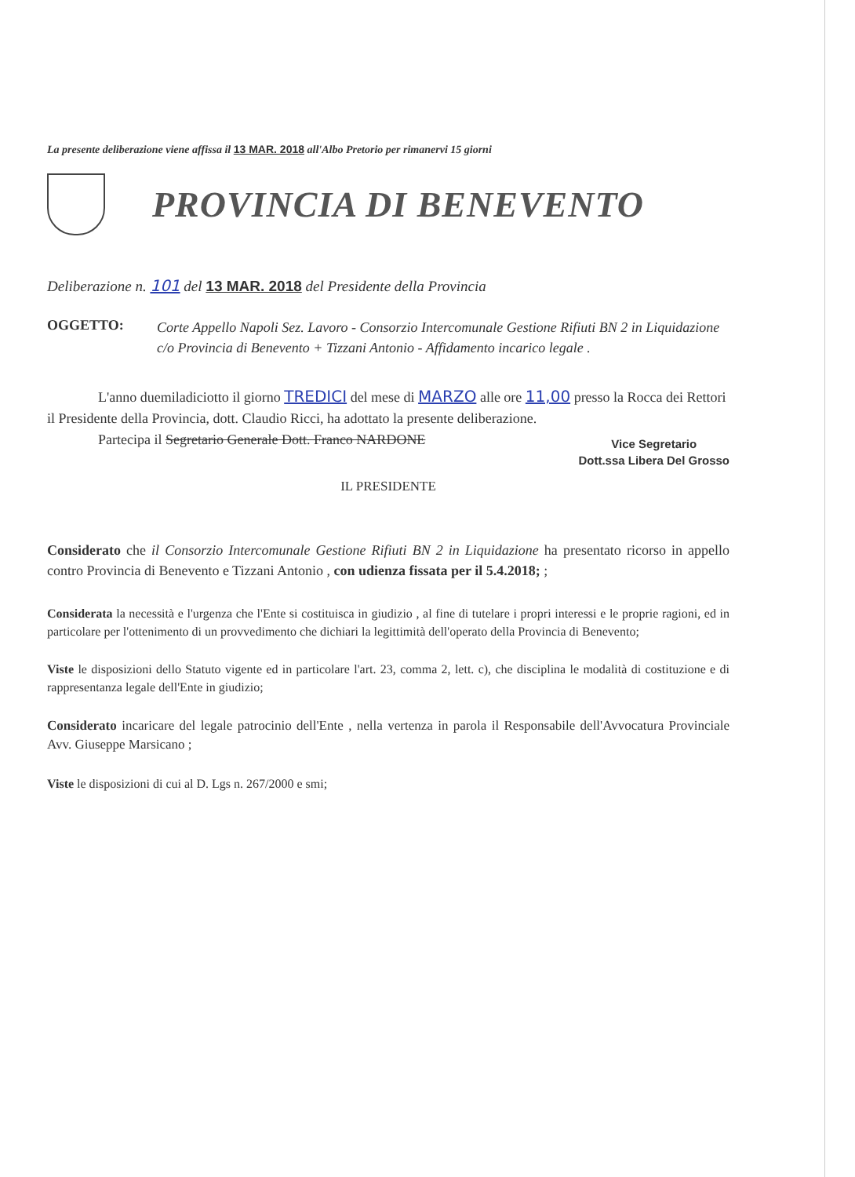La presente deliberazione viene affissa il 13 MAR. 2018 all'Albo Pretorio per rimanervi 15 giorni
PROVINCIA DI BENEVENTO
Deliberazione n. 101 del 13 MAR. 2018 del Presidente della Provincia
OGGETTO:
Corte Appello Napoli Sez. Lavoro - Consorzio Intercomunale Gestione Rifiuti BN 2 in Liquidazione c/o Provincia di Benevento + Tizzani Antonio - Affidamento incarico legale .
L'anno duemiladiciotto il giorno TREDICI del mese di MARZO alle ore 11,00 presso la Rocca dei Rettori il Presidente della Provincia, dott. Claudio Ricci, ha adottato la presente deliberazione.
Partecipa il Segretario Generale Dott. Franco NARDONE
Vice Segretario
Dott.ssa Libera Del Grosso
IL PRESIDENTE
Considerato che il Consorzio Intercomunale Gestione Rifiuti BN 2 in Liquidazione ha presentato ricorso in appello contro Provincia di Benevento e Tizzani Antonio , con udienza fissata per il 5.4.2018; ;
Considerata la necessità e l'urgenza che l'Ente si costituisca in giudizio , al fine di tutelare i propri interessi e le proprie ragioni, ed in particolare per l'ottenimento di un provvedimento che dichiari la legittimità dell'operato della Provincia di Benevento;
Viste le disposizioni dello Statuto vigente ed in particolare l'art. 23, comma 2, lett. c), che disciplina le modalità di costituzione e di rappresentanza legale dell'Ente in giudizio;
Considerato incaricare del legale patrocinio dell'Ente , nella vertenza in parola il Responsabile dell'Avvocatura Provinciale Avv. Giuseppe Marsicano ;
Viste le disposizioni di cui al D. Lgs n. 267/2000 e smi;